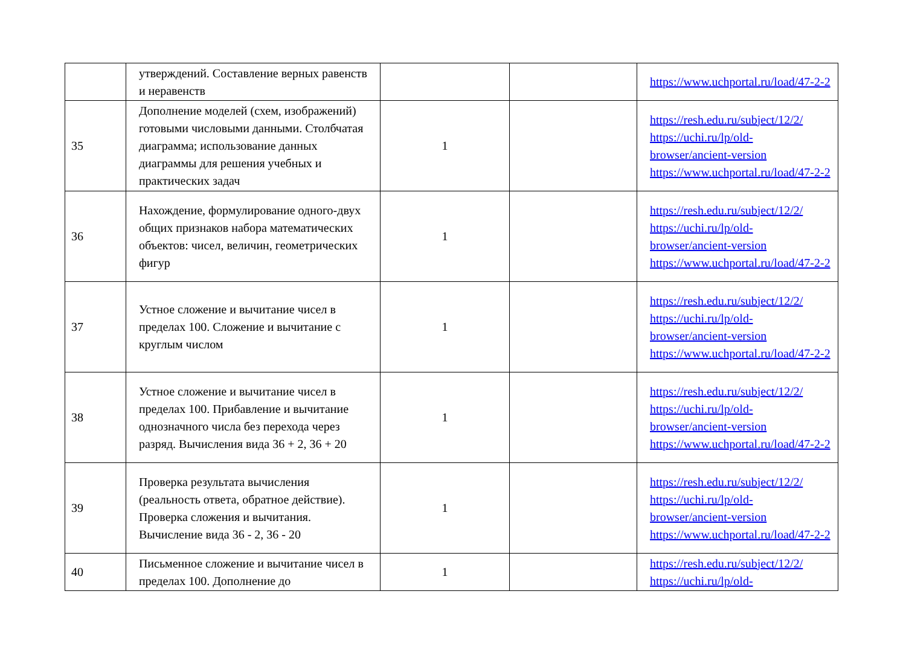| | утверждений. Составление верных равенств и неравенств | | | https://www.uchportal.ru/load/47-2-2 |
| 35 | Дополнение моделей (схем, изображений) готовыми числовыми данными. Столбчатая диаграмма; использование данных диаграммы для решения учебных и практических задач | 1 | | https://resh.edu.ru/subject/12/2/ https://uchi.ru/lp/old-browser/ancient-version https://www.uchportal.ru/load/47-2-2 |
| 36 | Нахождение, формулирование одного-двух общих признаков набора математических объектов: чисел, величин, геометрических фигур | 1 | | https://resh.edu.ru/subject/12/2/ https://uchi.ru/lp/old-browser/ancient-version https://www.uchportal.ru/load/47-2-2 |
| 37 | Устное сложение и вычитание чисел в пределах 100. Сложение и вычитание с круглым числом | 1 | | https://resh.edu.ru/subject/12/2/ https://uchi.ru/lp/old-browser/ancient-version https://www.uchportal.ru/load/47-2-2 |
| 38 | Устное сложение и вычитание чисел в пределах 100. Прибавление и вычитание однозначного числа без перехода через разряд. Вычисления вида 36 + 2, 36 + 20 | 1 | | https://resh.edu.ru/subject/12/2/ https://uchi.ru/lp/old-browser/ancient-version https://www.uchportal.ru/load/47-2-2 |
| 39 | Проверка результата вычисления (реальность ответа, обратное действие). Проверка сложения и вычитания. Вычисление вида 36 - 2, 36 - 20 | 1 | | https://resh.edu.ru/subject/12/2/ https://uchi.ru/lp/old-browser/ancient-version https://www.uchportal.ru/load/47-2-2 |
| 40 | Письменное сложение и вычитание чисел в пределах 100. Дополнение до | 1 | | https://resh.edu.ru/subject/12/2/ https://uchi.ru/lp/old- |